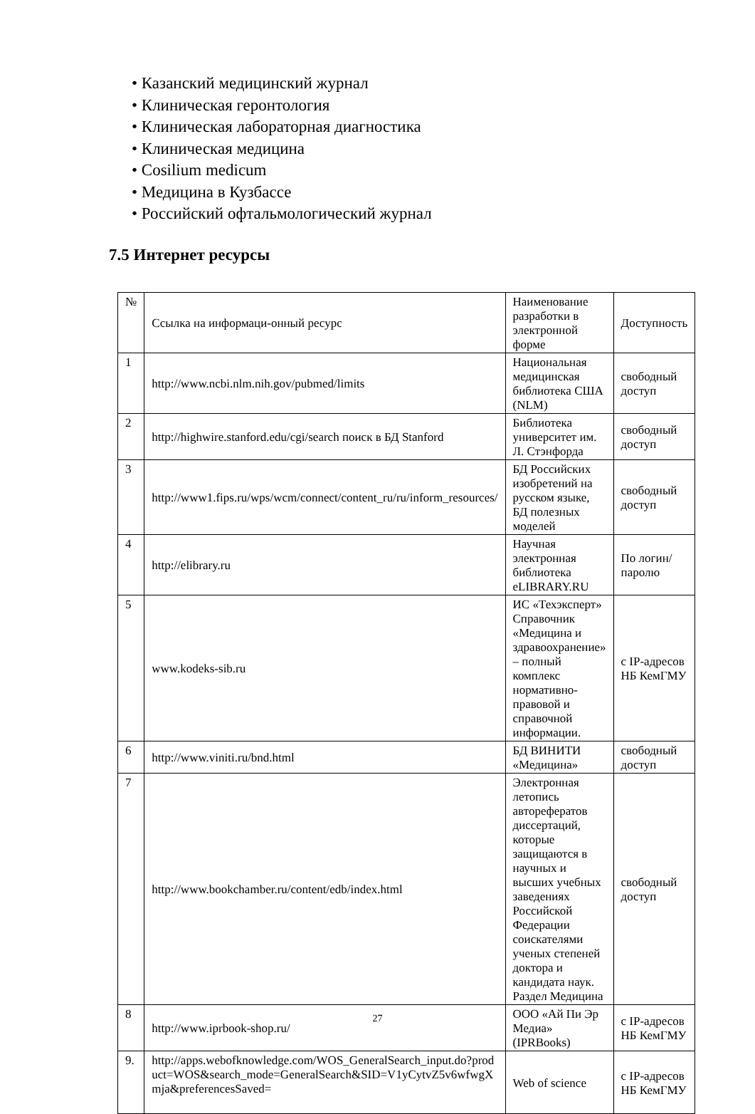• Казанский медицинский журнал
• Клиническая геронтология
• Клиническая лабораторная диагностика
• Клиническая медицина
• Cosilium medicum
• Медицина в Кузбассе
• Российский офтальмологический журнал
7.5 Интернет ресурсы
| № | Ссылка на информаци-онный ресурс | Наименование разработки в электронной форме | Доступность |
| --- | --- | --- | --- |
| 1 | http://www.ncbi.nlm.nih.gov/pubmed/limits | Национальная медицинская библиотека США (NLM) | свободный доступ |
| 2 | http://highwire.stanford.edu/cgi/search поиск в БД Stanford | Библиотека университет им. Л. Стэнфорда | свободный доступ |
| 3 | http://www1.fips.ru/wps/wcm/connect/content_ru/ru/inform_resources/ | БД Российских изобретений на русском языке, БД полезных моделей | свободный доступ |
| 4 | http://elibrary.ru | Научная электронная библиотека eLIBRARY.RU | По логин/паролю |
| 5 | www.kodeks-sib.ru | ИС «Техэксперт» Справочник «Медицина и здравоохранение» – полный комплекс нормативно-правовой и справочной информации. | с IP-адресов НБ КемГМУ |
| 6 | http://www.viniti.ru/bnd.html | БД ВИНИТИ «Медицина» | свободный доступ |
| 7 | http://www.bookchamber.ru/content/edb/index.html | Электронная летопись авторефератов диссертаций, которые защищаются в научных и высших учебных заведениях Российской Федерации соискателями ученых степеней доктора и кандидата наук. Раздел Медицина | свободный доступ |
| 8 | http://www.iprbook-shop.ru/ | ООО «Ай Пи Эр Медиа» (IPRBooks) | с IP-адресов НБ КемГМУ |
| 9. | http://apps.webofknowledge.com/WOS_GeneralSearch_input.do?product=WOS&search_mode=GeneralSearch&SID=V1yCytvZ5v6wfwgXmja&preferencesSaved= | Web of science | с IP-адресов НБ КемГМУ |
27